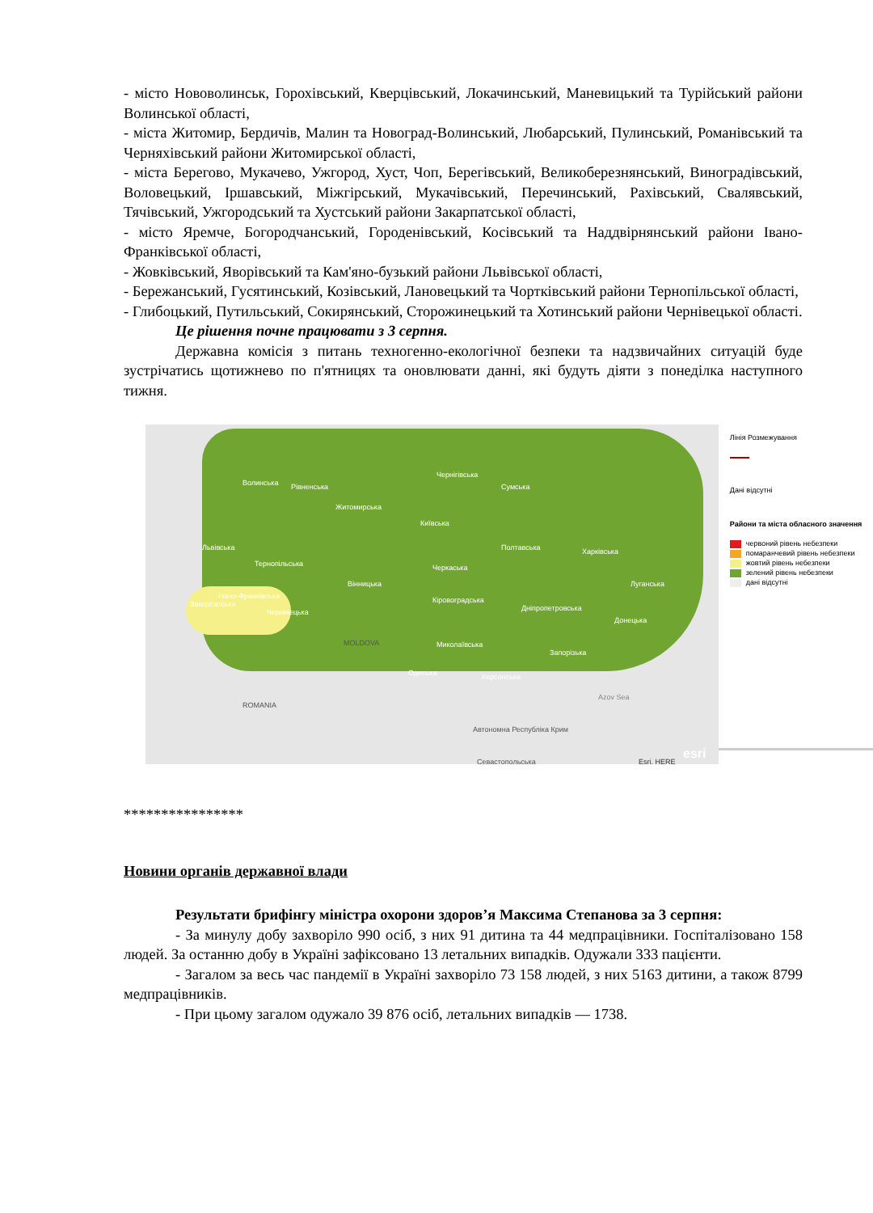- місто Нововолинськ, Горохівський, Кверцівський, Локачинський, Маневицький та Турійський райони Волинської області,
- міста Житомир, Бердичів, Малин та Новоград-Волинський, Любарський, Пулинський, Романівський та Черняхівський райони Житомирської області,
- міста Берегово, Мукачево, Ужгород, Хуст, Чоп, Берегівський, Великоберезнянський, Виноградівський, Воловецький, Іршавський, Міжгірський, Мукачівський, Перечинський, Рахівський, Свалявський, Тячівський, Ужгородський та Хустський райони Закарпатської області,
- місто Яремче, Богородчанський, Городенівський, Косівський та Наддвірнянський райони Івано-Франківської області,
- Жовківський, Яворівський та Кам'яно-бузький райони Львівської області,
- Бережанський, Гусятинський, Козівський, Лановецький та Чортківський райони Тернопільської області,
- Глибоцький, Путильський, Сокирянський, Сторожинецький та Хотинський райони Чернівецької області.
Це рішення почне працювати з 3 серпня.
Державна комісія з питань техногенно-екологічної безпеки та надзвичайних ситуацій буде зустрічатись щотижнево по п'ятницях та оновлювати данні, які будуть діяти з понеділка наступного тижня.
Чернігівська
Волинська Рівненська
Житомирська
Київська
Сумська
Полтавська Харківська Львівська
Тернопільська Черкаська
Вінницька Луганська
Івано-Франківська
Закарпатська
Чернівецька
Кіровоградська
Дніпропетровська
Донецька
Миколаївська
Запорізька
Одеська Херсонська
MOLDOVA
ROMANIA
Azov Sea
Автономна Республіка Крим
Севастопольська Esri, HERE esri
Лінія Розмежування
Дані відсутні
Райони та міста обласного значення
червоний рівень небезпеки
помаранчевий рівень небезпеки
жовтий рівень небезпеки
зелений рівень небезпеки
дані відсутні
****************
Новини органів державної влади
Результати брифінгу міністра охорони здоров’я Максима Степанова за 3 серпня:
- За минулу добу захворіло 990 осіб, з них 91 дитина та 44 медпрацівники. Госпіталізовано 158 людей. За останню добу в Україні зафіксовано 13 летальних випадків. Одужали 333 пацієнти.
- Загалом за весь час пандемії в Україні захворіло 73 158 людей, з них 5163 дитини, а також 8799 медпрацівників.
- При цьому загалом одужало 39 876 осіб, летальних випадків — 1738.